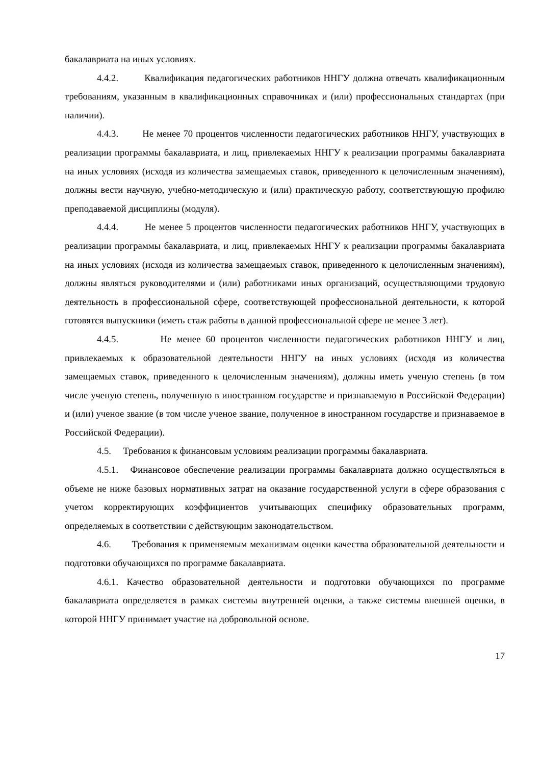бакалавриата на иных условиях.
4.4.2. Квалификация педагогических работников ННГУ должна отвечать квалификационным требованиям, указанным в квалификационных справочниках и (или) профессиональных стандартах (при наличии).
4.4.3. Не менее 70 процентов численности педагогических работников ННГУ, участвующих в реализации программы бакалавриата, и лиц, привлекаемых ННГУ к реализации программы бакалавриата на иных условиях (исходя из количества замещаемых ставок, приведенного к целочисленным значениям), должны вести научную, учебно-методическую и (или) практическую работу, соответствующую профилю преподаваемой дисциплины (модуля).
4.4.4. Не менее 5 процентов численности педагогических работников ННГУ, участвующих в реализации программы бакалавриата, и лиц, привлекаемых ННГУ к реализации программы бакалавриата на иных условиях (исходя из количества замещаемых ставок, приведенного к целочисленным значениям), должны являться руководителями и (или) работниками иных организаций, осуществляющими трудовую деятельность в профессиональной сфере, соответствующей профессиональной деятельности, к которой готовятся выпускники (иметь стаж работы в данной профессиональной сфере не менее 3 лет).
4.4.5. Не менее 60 процентов численности педагогических работников ННГУ и лиц, привлекаемых к образовательной деятельности ННГУ на иных условиях (исходя из количества замещаемых ставок, приведенного к целочисленным значениям), должны иметь ученую степень (в том числе ученую степень, полученную в иностранном государстве и признаваемую в Российской Федерации) и (или) ученое звание (в том числе ученое звание, полученное в иностранном государстве и признаваемое в Российской Федерации).
4.5. Требования к финансовым условиям реализации программы бакалавриата.
4.5.1. Финансовое обеспечение реализации программы бакалавриата должно осуществляться в объеме не ниже базовых нормативных затрат на оказание государственной услуги в сфере образования с учетом корректирующих коэффициентов учитывающих специфику образовательных программ, определяемых в соответствии с действующим законодательством.
4.6. Требования к применяемым механизмам оценки качества образовательной деятельности и подготовки обучающихся по программе бакалавриата.
4.6.1. Качество образовательной деятельности и подготовки обучающихся по программе бакалавриата определяется в рамках системы внутренней оценки, а также системы внешней оценки, в которой ННГУ принимает участие на добровольной основе.
17